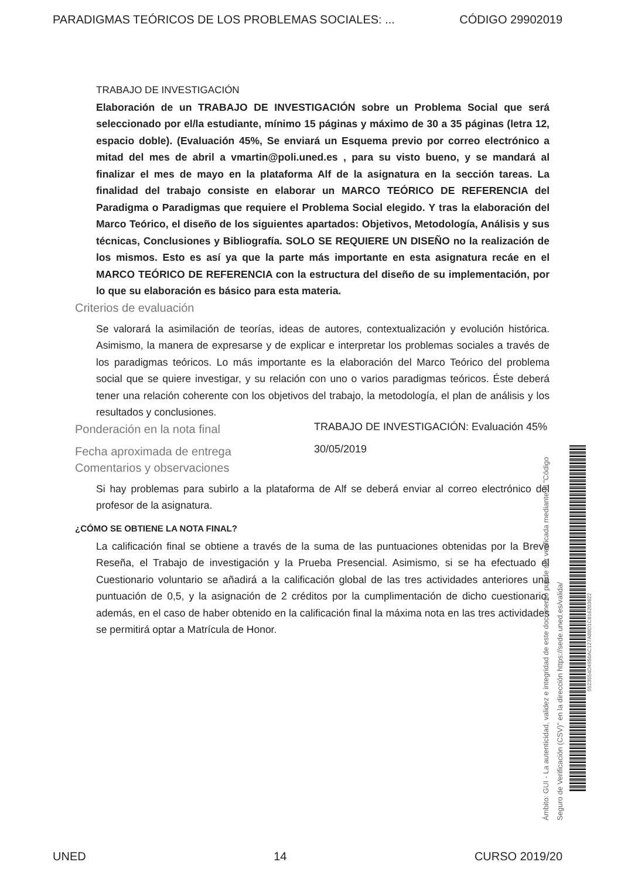PARADIGMAS TEÓRICOS DE LOS PROBLEMAS SOCIALES: ... CÓDIGO 29902019
TRABAJO DE INVESTIGACIÓN
Elaboración de un TRABAJO DE INVESTIGACIÓN sobre un Problema Social que será seleccionado por el/la estudiante, mínimo 15 páginas y máximo de 30 a 35 páginas (letra 12, espacio doble). (Evaluación 45%, Se enviará un Esquema previo por correo electrónico a mitad del mes de abril a vmartin@poli.uned.es , para su visto bueno, y se mandará al finalizar el mes de mayo en la plataforma Alf de la asignatura en la sección tareas. La finalidad del trabajo consiste en elaborar un MARCO TEÓRICO DE REFERENCIA del Paradigma o Paradigmas que requiere el Problema Social elegido. Y tras la elaboración del Marco Teórico, el diseño de los siguientes apartados: Objetivos, Metodología, Análisis y sus técnicas, Conclusiones y Bibliografía. SOLO SE REQUIERE UN DISEÑO no la realización de los mismos. Esto es así ya que la parte más importante en esta asignatura recáe en el MARCO TEÓRICO DE REFERENCIA con la estructura del diseño de su implementación, por lo que su elaboración es básico para esta materia.
Criterios de evaluación
Se valorará la asimilación de teorías, ideas de autores, contextualización y evolución histórica. Asimismo, la manera de expresarse y de explicar e interpretar los problemas sociales a través de los paradigmas teóricos. Lo más importante es la elaboración del Marco Teórico del problema social que se quiere investigar, y su relación con uno o varios paradigmas teóricos. Éste deberá tener una relación coherente con los objetivos del trabajo, la metodología, el plan de análisis y los resultados y conclusiones.
Ponderación en la nota final
TRABAJO DE INVESTIGACIÓN: Evaluación 45%
Fecha aproximada de entrega
30/05/2019
Comentarios y observaciones
Si hay problemas para subirlo a la plataforma de Alf se deberá enviar al correo electrónico del profesor de la asignatura.
¿CÓMO SE OBTIENE LA NOTA FINAL?
La calificación final se obtiene a través de la suma de las puntuaciones obtenidas por la Breve Reseña, el Trabajo de investigación y la Prueba Presencial. Asimismo, si se ha efectuado el Cuestionario voluntario se añadirá a la calificación global de las tres actividades anteriores una puntuación de 0,5, y la asignación de 2 créditos por la cumplimentación de dicho cuestionario, además, en el caso de haber obtenido en la calificación final la máxima nota en las tres actividades se permitirá optar a Matrícula de Honor.
Ámbito: GUI - La autenticidad, validez e integridad de este documento puede ser verificada mediante el "Código Seguro de Verificación (CSV)" en la dirección https://sede.uned.es/valida/
5523554D4950AC127A88D1C816203622
UNED 14 CURSO 2019/20